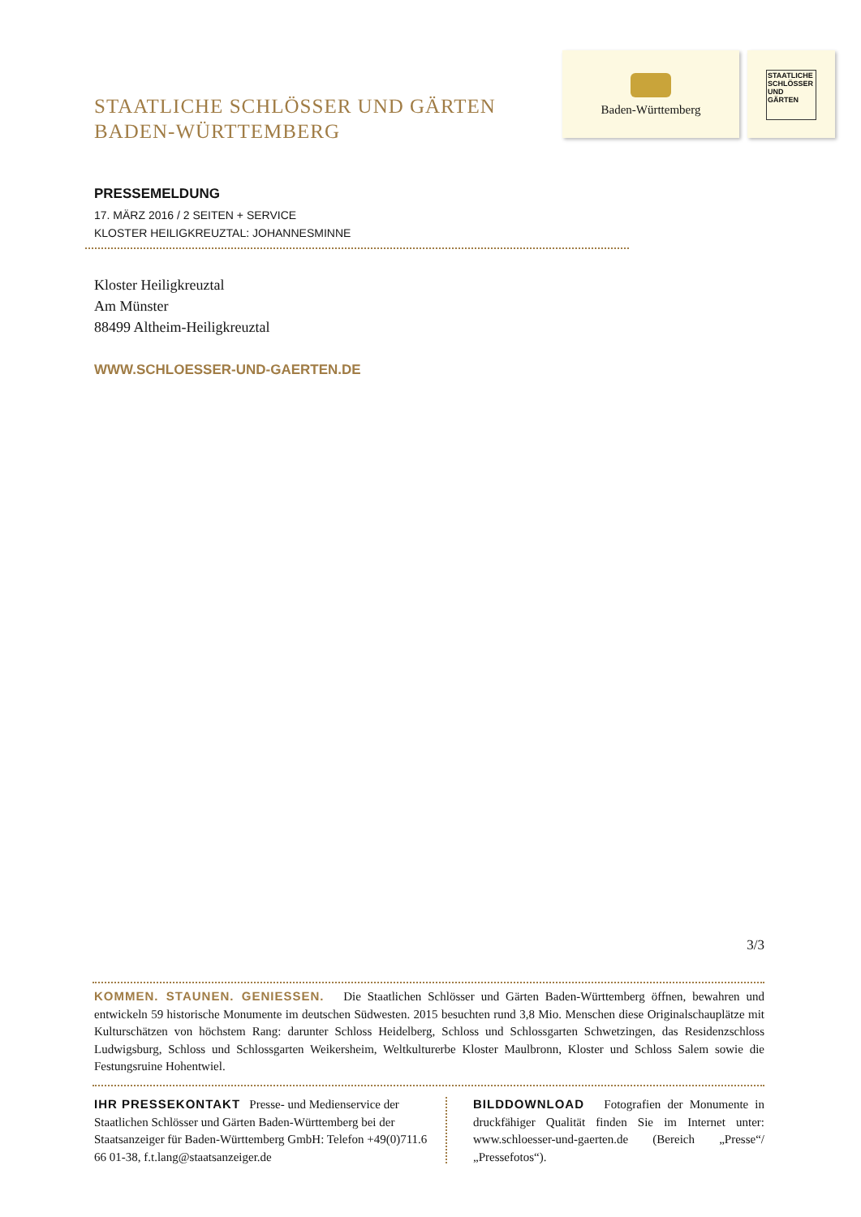STAATLICHE SCHLÖSSER UND GÄRTEN
BADEN-WÜRTTEMBERG
Baden-Württemberg
STAATLICHE SCHLÖSSER UND GÄRTEN
PRESSEMELDUNG
17. MÄRZ 2016 / 2 SEITEN + SERVICE
KLOSTER HEILIGKREUZTAL: JOHANNESMINNE
Kloster Heiligkreuztal
Am Münster
88499 Altheim-Heiligkreuztal
WWW.SCHLOESSER-UND-GAERTEN.DE
3/3
KOMMEN. STAUNEN. GENIESSEN. Die Staatlichen Schlösser und Gärten Baden-Württemberg öffnen, bewahren und entwickeln 59 historische Monumente im deutschen Südwesten. 2015 besuchten rund 3,8 Mio. Menschen diese Originalschauplätze mit Kulturschätzen von höchstem Rang: darunter Schloss Heidelberg, Schloss und Schlossgarten Schwetzingen, das Residenzschloss Ludwigsburg, Schloss und Schlossgarten Weikersheim, Weltkulturerbe Kloster Maulbronn, Kloster und Schloss Salem sowie die Festungsruine Hohentwiel.
IHR PRESSEKONTAKT Presse- und Medienservice der Staatlichen Schlösser und Gärten Baden-Württemberg bei der Staatsanzeiger für Baden-Württemberg GmbH: Telefon +49(0)711.6 66 01-38, f.t.lang@staatsanzeiger.de
BILDDOWNLOAD Fotografien der Monumente in druckfähiger Qualität finden Sie im Internet unter: www.schloesser-und-gaerten.de (Bereich „Presse“/„Pressefotos“).